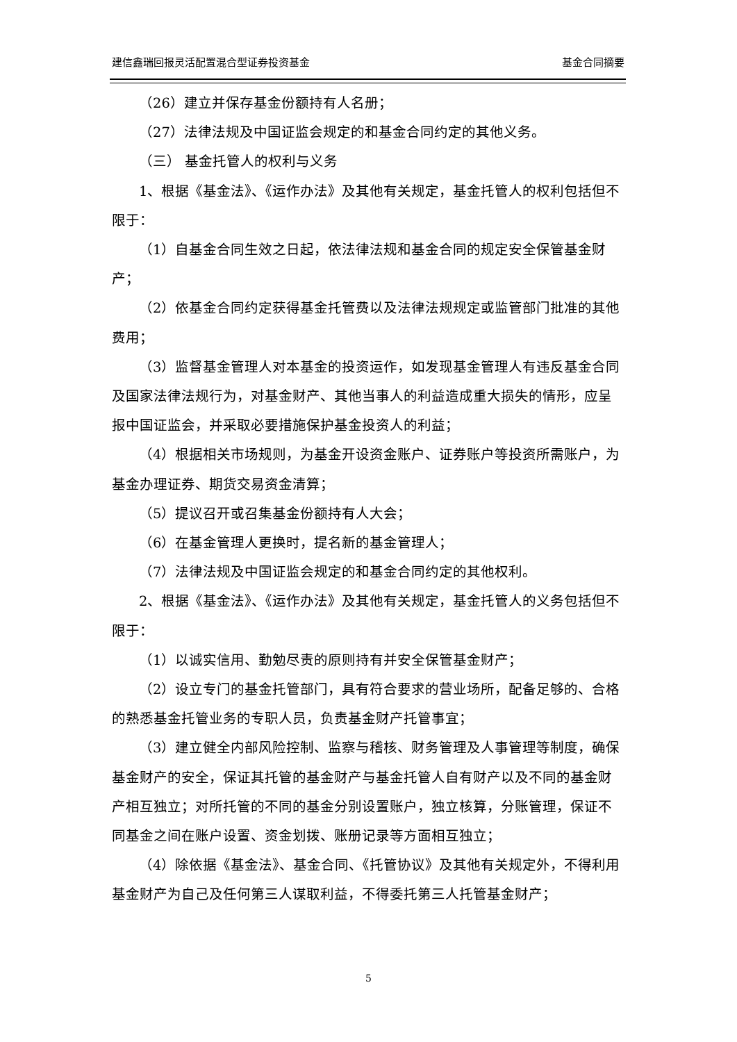建信鑫瑞回报灵活配置混合型证券投资基金 基金合同摘要
（26）建立并保存基金份额持有人名册；
（27）法律法规及中国证监会规定的和基金合同约定的其他义务。
（三） 基金托管人的权利与义务
1、根据《基金法》、《运作办法》及其他有关规定，基金托管人的权利包括但不限于：
（1）自基金合同生效之日起，依法律法规和基金合同的规定安全保管基金财产；
（2）依基金合同约定获得基金托管费以及法律法规规定或监管部门批准的其他费用；
（3）监督基金管理人对本基金的投资运作，如发现基金管理人有违反基金合同及国家法律法规行为，对基金财产、其他当事人的利益造成重大损失的情形，应呈报中国证监会，并采取必要措施保护基金投资人的利益；
（4）根据相关市场规则，为基金开设资金账户、证券账户等投资所需账户，为基金办理证券、期货交易资金清算；
（5）提议召开或召集基金份额持有人大会；
（6）在基金管理人更换时，提名新的基金管理人；
（7）法律法规及中国证监会规定的和基金合同约定的其他权利。
2、根据《基金法》、《运作办法》及其他有关规定，基金托管人的义务包括但不限于：
（1）以诚实信用、勤勉尽责的原则持有并安全保管基金财产；
（2）设立专门的基金托管部门，具有符合要求的营业场所，配备足够的、合格的熟悉基金托管业务的专职人员，负责基金财产托管事宜；
（3）建立健全内部风险控制、监察与稽核、财务管理及人事管理等制度，确保基金财产的安全，保证其托管的基金财产与基金托管人自有财产以及不同的基金财产相互独立；对所托管的不同的基金分别设置账户，独立核算，分账管理，保证不同基金之间在账户设置、资金划拨、账册记录等方面相互独立；
（4）除依据《基金法》、基金合同、《托管协议》及其他有关规定外，不得利用基金财产为自己及任何第三人谋取利益，不得委托第三人托管基金财产；
5